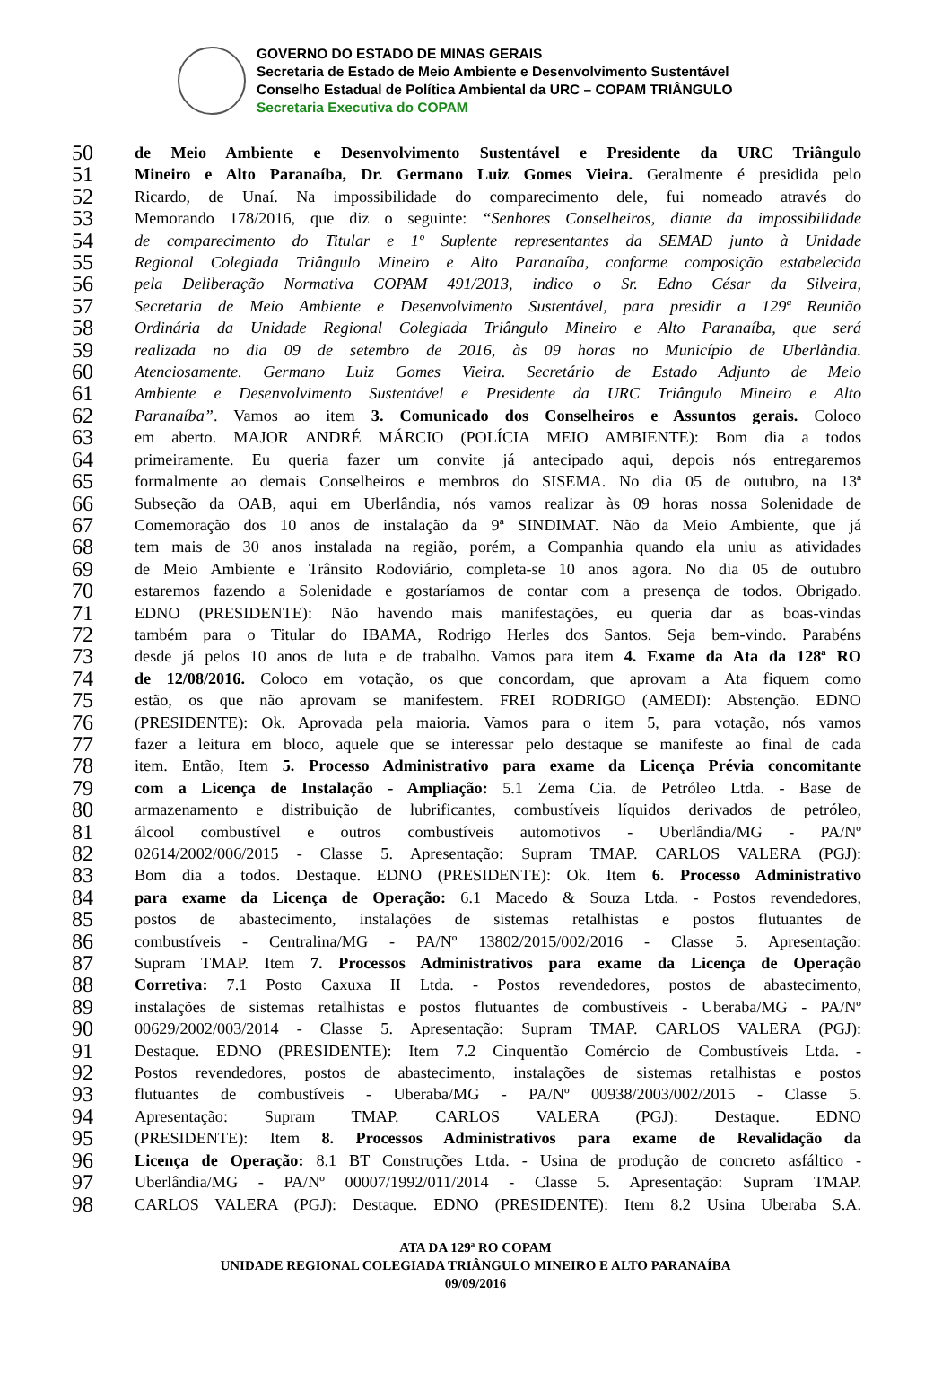GOVERNO DO ESTADO DE MINAS GERAIS
Secretaria de Estado de Meio Ambiente e Desenvolvimento Sustentável
Conselho Estadual de Política Ambiental da URC – COPAM TRIÂNGULO
Secretaria Executiva do COPAM
50 de Meio Ambiente e Desenvolvimento Sustentável e Presidente da URC Triângulo
51 Mineiro e Alto Paranaíba, Dr. Germano Luiz Gomes Vieira. Geralmente é presidida pelo
52 Ricardo, de Unaí. Na impossibilidade do comparecimento dele, fui nomeado através do
53 Memorando 178/2016, que diz o seguinte: “Senhores Conselheiros, diante da impossibilidade
54 de comparecimento do Titular e 1º Suplente representantes da SEMAD junto à Unidade
55 Regional Colegiada Triângulo Mineiro e Alto Paranaíba, conforme composição estabelecida
56 pela Deliberação Normativa COPAM 491/2013, indico o Sr. Edno César da Silveira,
57 Secretaria de Meio Ambiente e Desenvolvimento Sustentável, para presidir a 129ª Reunião
58 Ordinária da Unidade Regional Colegiada Triângulo Mineiro e Alto Paranaíba, que será
59 realizada no dia 09 de setembro de 2016, às 09 horas no Município de Uberlândia.
60 Atenciosamente. Germano Luiz Gomes Vieira. Secretário de Estado Adjunto de Meio
61 Ambiente e Desenvolvimento Sustentável e Presidente da URC Triângulo Mineiro e Alto
62 Paranaíba”. Vamos ao item 3. Comunicado dos Conselheiros e Assuntos gerais. Coloco
63 em aberto. MAJOR ANDRÉ MÁRCIO (POLÍCIA MEIO AMBIENTE): Bom dia a todos
64 primeiramente. Eu queria fazer um convite já antecipado aqui, depois nós entregaremos
65 formalmente ao demais Conselheiros e membros do SISEMA. No dia 05 de outubro, na 13ª
66 Subseção da OAB, aqui em Uberlândia, nós vamos realizar às 09 horas nossa Solenidade de
67 Comemoração dos 10 anos de instalação da 9ª SINDIMAT. Não da Meio Ambiente, que já
68 tem mais de 30 anos instalada na região, porém, a Companhia quando ela uniu as atividades
69 de Meio Ambiente e Trânsito Rodoviário, completa-se 10 anos agora. No dia 05 de outubro
70 estaremos fazendo a Solenidade e gostaríamos de contar com a presença de todos. Obrigado.
71 EDNO (PRESIDENTE): Não havendo mais manifestações, eu queria dar as boas-vindas
72 também para o Titular do IBAMA, Rodrigo Herles dos Santos. Seja bem-vindo. Parabéns
73 desde já pelos 10 anos de luta e de trabalho. Vamos para item 4. Exame da Ata da 128ª RO
74 de 12/08/2016. Coloco em votação, os que concordam, que aprovam a Ata fiquem como
75 estão, os que não aprovam se manifestem. FREI RODRIGO (AMEDI): Abstenção. EDNO
76 (PRESIDENTE): Ok. Aprovada pela maioria. Vamos para o item 5, para votação, nós vamos
77 fazer a leitura em bloco, aquele que se interessar pelo destaque se manifeste ao final de cada
78 item. Então, Item 5. Processo Administrativo para exame da Licença Prévia concomitante
79 com a Licença de Instalação - Ampliação: 5.1 Zema Cia. de Petróleo Ltda. - Base de
80 armazenamento e distribuição de lubrificantes, combustíveis líquidos derivados de petróleo,
81 álcool combustível e outros combustíveis automotivos - Uberlândia/MG - PA/Nº
82 02614/2002/006/2015 - Classe 5. Apresentação: Supram TMAP. CARLOS VALERA (PGJ):
83 Bom dia a todos. Destaque. EDNO (PRESIDENTE): Ok. Item 6. Processo Administrativo
84 para exame da Licença de Operação: 6.1 Macedo & Souza Ltda. - Postos revendedores,
85 postos de abastecimento, instalações de sistemas retalhistas e postos flutuantes de
86 combustíveis - Centralina/MG - PA/Nº 13802/2015/002/2016 - Classe 5. Apresentação:
87 Supram TMAP. Item 7. Processos Administrativos para exame da Licença de Operação
88 Corretiva: 7.1 Posto Caxuxa II Ltda. - Postos revendedores, postos de abastecimento,
89 instalações de sistemas retalhistas e postos flutuantes de combustíveis - Uberaba/MG - PA/Nº
90 00629/2002/003/2014 - Classe 5. Apresentação: Supram TMAP. CARLOS VALERA (PGJ):
91 Destaque. EDNO (PRESIDENTE): Item 7.2 Cinquentão Comércio de Combustíveis Ltda. -
92 Postos revendedores, postos de abastecimento, instalações de sistemas retalhistas e postos
93 flutuantes de combustíveis - Uberaba/MG - PA/Nº 00938/2003/002/2015 - Classe 5.
94 Apresentação: Supram TMAP. CARLOS VALERA (PGJ): Destaque. EDNO
95 (PRESIDENTE): Item 8. Processos Administrativos para exame de Revalidação da
96 Licença de Operação: 8.1 BT Construções Ltda. - Usina de produção de concreto asfáltico -
97 Uberlândia/MG - PA/Nº 00007/1992/011/2014 - Classe 5. Apresentação: Supram TMAP.
98 CARLOS VALERA (PGJ): Destaque. EDNO (PRESIDENTE): Item 8.2 Usina Uberaba S.A.
ATA DA 129ª RO COPAM
UNIDADE REGIONAL COLEGIADA TRIÂNGULO MINEIRO E ALTO PARANAÍBA
09/09/2016